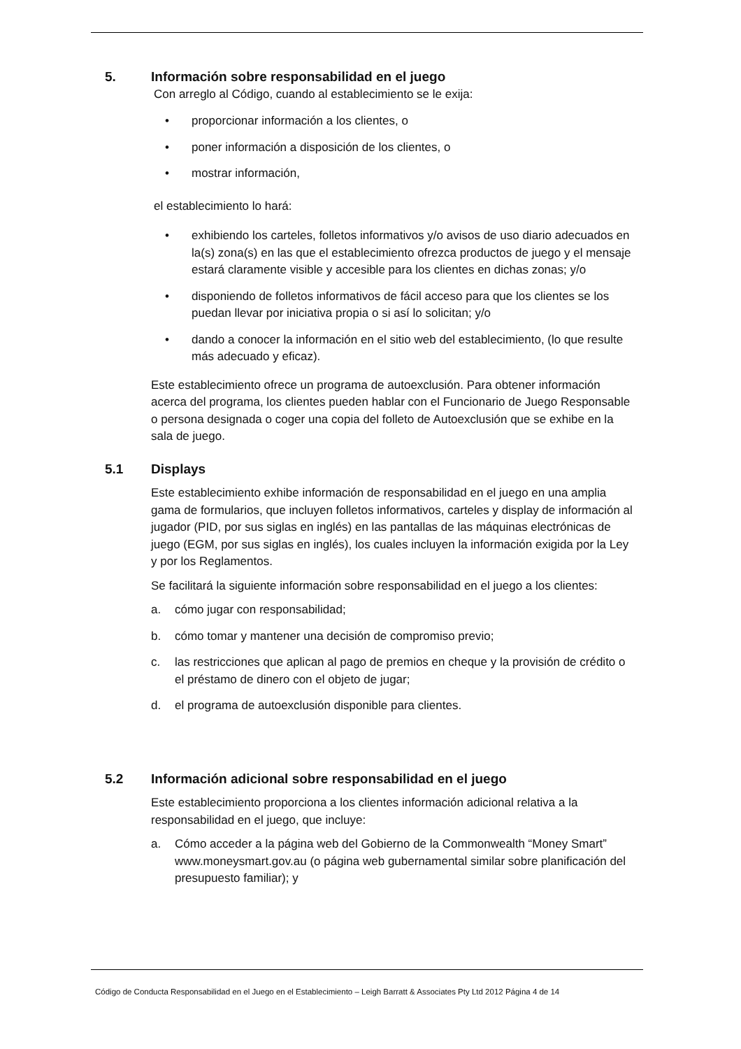5. Información sobre responsabilidad en el juego
Con arreglo al Código, cuando al establecimiento se le exija:
• proporcionar información a los clientes, o
• poner información a disposición de los clientes, o
• mostrar información,
el establecimiento lo hará:
• exhibiendo los carteles, folletos informativos y/o avisos de uso diario adecuados en la(s) zona(s) en las que el establecimiento ofrezca productos de juego y el mensaje estará claramente visible y accesible para los clientes en dichas zonas; y/o
• disponiendo de folletos informativos de fácil acceso para que los clientes se los puedan llevar por iniciativa propia o si así lo solicitan; y/o
• dando a conocer la información en el sitio web del establecimiento, (lo que resulte más adecuado y eficaz).
Este establecimiento ofrece un programa de autoexclusión. Para obtener información acerca del programa, los clientes pueden hablar con el Funcionario de Juego Responsable o persona designada o coger una copia del folleto de Autoexclusión que se exhibe en la sala de juego.
5.1 Displays
Este establecimiento exhibe información de responsabilidad en el juego en una amplia gama de formularios, que incluyen folletos informativos, carteles y display de información al jugador (PID, por sus siglas en inglés) en las pantallas de las máquinas electrónicas de juego (EGM, por sus siglas en inglés), los cuales incluyen la información exigida por la Ley y por los Reglamentos.
Se facilitará la siguiente información sobre responsabilidad en el juego a los clientes:
a. cómo jugar con responsabilidad;
b. cómo tomar y mantener una decisión de compromiso previo;
c. las restricciones que aplican al pago de premios en cheque y la provisión de crédito o el préstamo de dinero con el objeto de jugar;
d. el programa de autoexclusión disponible para clientes.
5.2 Información adicional sobre responsabilidad en el juego
Este establecimiento proporciona a los clientes información adicional relativa a la responsabilidad en el juego, que incluye:
a. Cómo acceder a la página web del Gobierno de la Commonwealth “Money Smart” www.moneysmart.gov.au (o página web gubernamental similar sobre planificación del presupuesto familiar); y
Código de Conducta Responsabilidad en el Juego en el Establecimiento – Leigh Barratt & Associates Pty Ltd 2012 Página 4 de 14